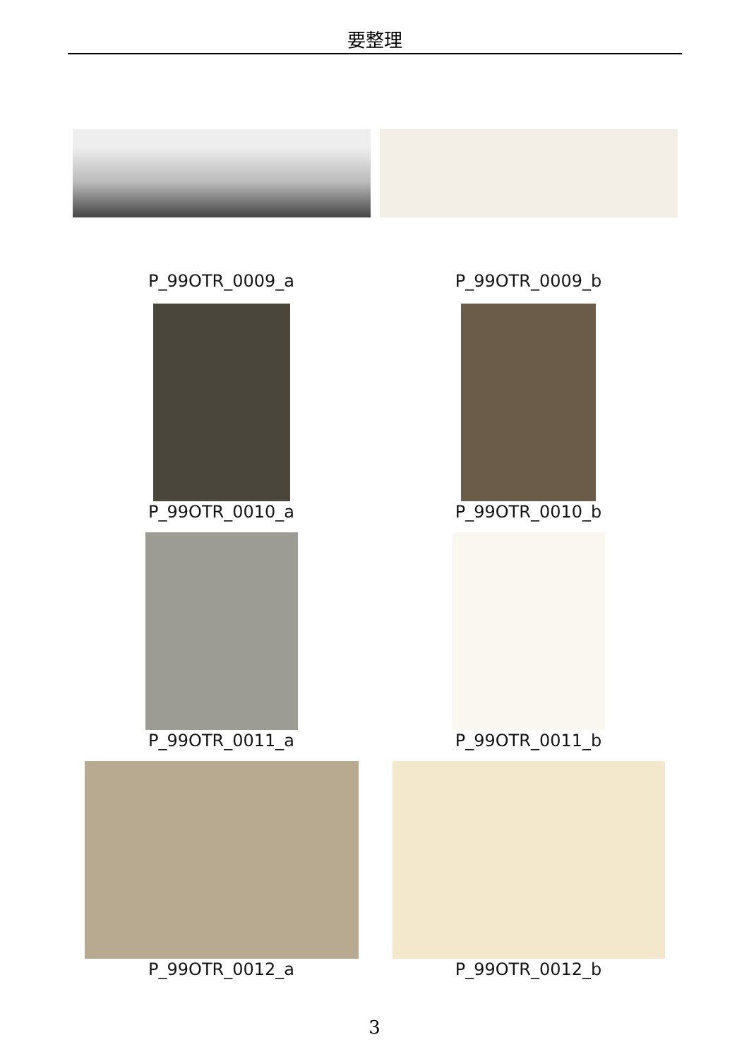要整理
P_99OTR_0009_a P_99OTR_0009_b
P_99OTR_0010_a P_99OTR_0010_b
P_99OTR_0011_a P_99OTR_0011_b
P_99OTR_0012_a P_99OTR_0012_b
3